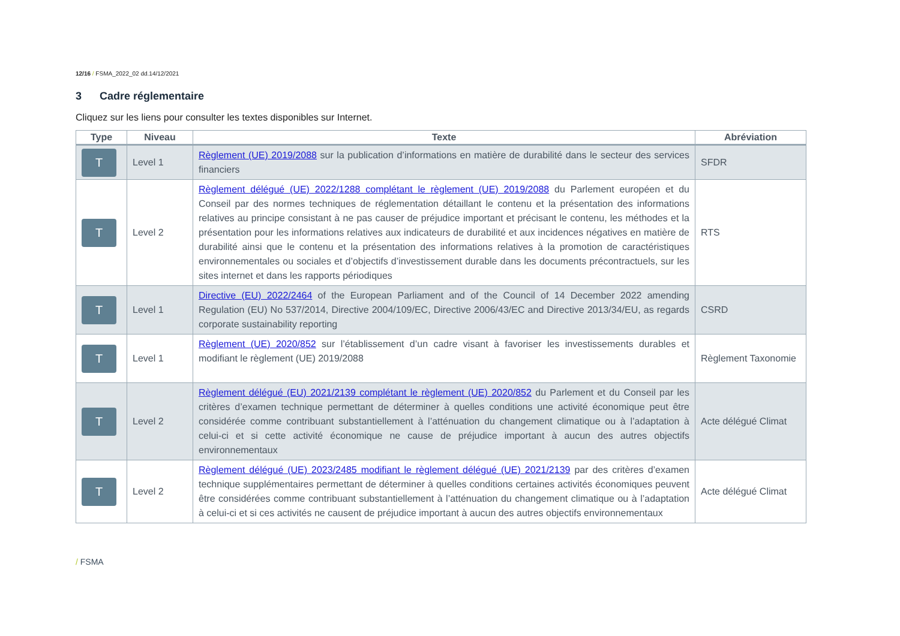12/16 / FSMA_2022_02 dd.14/12/2021
3 Cadre réglementaire
Cliquez sur les liens pour consulter les textes disponibles sur Internet.
| Type | Niveau | Texte | Abréviation |
| --- | --- | --- | --- |
| T | Level 1 | Règlement (UE) 2019/2088 sur la publication d’informations en matière de durabilité dans le secteur des services financiers | SFDR |
| T | Level 2 | Règlement délégué (UE) 2022/1288 complétant le règlement (UE) 2019/2088 du Parlement européen et du Conseil par des normes techniques de réglementation détaillant le contenu et la présentation des informations relatives au principe consistant à ne pas causer de préjudice important et précisant le contenu, les méthodes et la présentation pour les informations relatives aux indicateurs de durabilité et aux incidences négatives en matière de durabilité ainsi que le contenu et la présentation des informations relatives à la promotion de caractéristiques environnementales ou sociales et d’objectifs d’investissement durable dans les documents précontractuels, sur les sites internet et dans les rapports périodiques | RTS |
| T | Level 1 | Directive (EU) 2022/2464 of the European Parliament and of the Council of 14 December 2022 amending Regulation (EU) No 537/2014, Directive 2004/109/EC, Directive 2006/43/EC and Directive 2013/34/EU, as regards corporate sustainability reporting | CSRD |
| T | Level 1 | Règlement (UE) 2020/852 sur l’établissement d’un cadre visant à favoriser les investissements durables et modifiant le règlement (UE) 2019/2088 | Règlement Taxonomie |
| T | Level 2 | Règlement délégué (EU) 2021/2139 complétant le règlement (UE) 2020/852 du Parlement et du Conseil par les critères d’examen technique permettant de déterminer à quelles conditions une activité économique peut être considérée comme contribuant substantiellement à l’atténuation du changement climatique ou à l’adaptation à celui-ci et si cette activité économique ne cause de préjudice important à aucun des autres objectifs environnementaux | Acte délégué Climat |
| T | Level 2 | Règlement délégué (UE) 2023/2485 modifiant le règlement délégué (UE) 2021/2139 par des critères d’examen technique supplémentaires permettant de déterminer à quelles conditions certaines activités économiques peuvent être considérées comme contribuant substantiellement à l’atténuation du changement climatique ou à l’adaptation à celui-ci et si ces activités ne causent de préjudice important à aucun des autres objectifs environnementaux | Acte délégué Climat |
/ FSMA